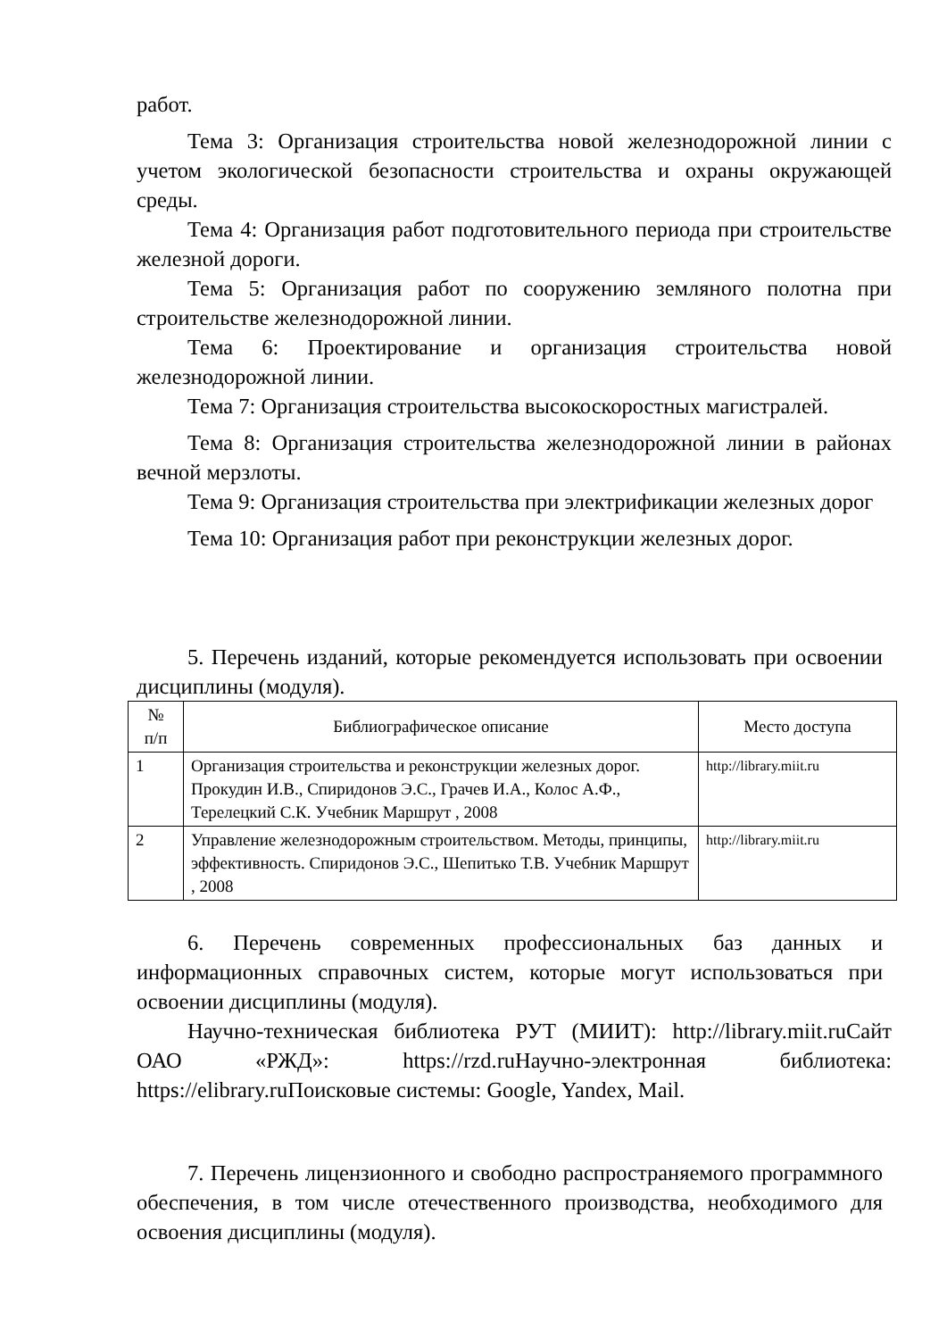работ.
Тема 3: Организация строительства новой железнодорожной линии с учетом экологической безопасности строительства и охраны окружающей среды.
Тема 4: Организация работ подготовительного периода при строительстве железной дороги.
Тема 5: Организация работ по сооружению земляного полотна при строительстве железнодорожной линии.
Тема 6: Проектирование и организация строительства новой железнодорожной линии.
Тема 7: Организация строительства высокоскоростных магистралей.
Тема 8: Организация строительства железнодорожной линии в районах вечной мерзлоты.
Тема 9: Организация строительства при электрификации железных дорог
Тема 10: Организация работ при реконструкции железных дорог.
5. Перечень изданий, которые рекомендуется использовать при освоении дисциплины (модуля).
| № п/п | Библиографическое описание | Место доступа |
| --- | --- | --- |
| 1 | Организация строительства и реконструкции железных дорог. Прокудин И.В., Спиридонов Э.С., Грачев И.А., Колос А.Ф., Терелецкий С.К. Учебник Маршрут , 2008 | http://library.miit.ru |
| 2 | Управление железнодорожным строительством. Методы, принципы, эффективность. Спиридонов Э.С., Шепитько Т.В. Учебник Маршрут , 2008 | http://library.miit.ru |
6. Перечень современных профессиональных баз данных и информационных справочных систем, которые могут использоваться при освоении дисциплины (модуля).
Научно-техническая библиотека РУТ (МИИТ): http://library.miit.ruСайт ОАО «РЖД»: https://rzd.ruНаучно-электронная библиотека: https://elibrary.ruПоисковые системы: Google, Yandex, Mail.
7. Перечень лицензионного и свободно распространяемого программного обеспечения, в том числе отечественного производства, необходимого для освоения дисциплины (модуля).